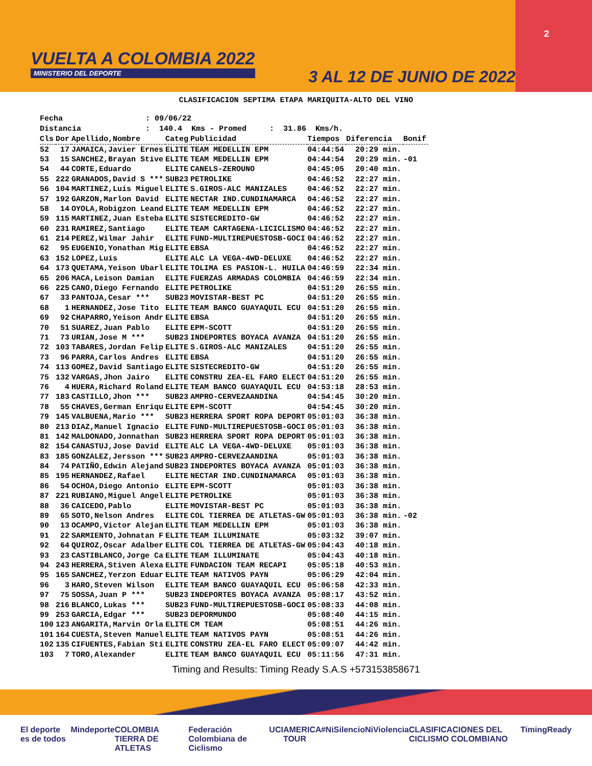VUELTA A COLOMBIA 2022
MINISTERIO DEL DEPORTE
3 AL 12 DE JUNIO DE 2022
2
CLASIFICACION SEPTIMA ETAPA MARIQUITA-ALTO DEL VINO
Fecha : 09/06/22 Distancia : 140.4 Kms - Promed : 31.86 Kms/h.
| Cls | Dor | Apellido,Nombre | Categ | Publicidad | Tiempos | Diferencia | Bonif |
| --- | --- | --- | --- | --- | --- | --- | --- |
| 52 | 17 | JAMAICA,Javier Ernes | ELITE | TEAM MEDELLIN EPM | 04:44:54 | 20:29 min. | |
| 53 | 15 | SANCHEZ,Brayan Stive | ELITE | TEAM MEDELLIN EPM | 04:44:54 | 20:29 min. | -01 |
| 54 | 44 | CORTE,Eduardo | ELITE | CANELS-ZEROUNO | 04:45:05 | 20:40 min. | |
| 55 | 222 | GRANADOS,David S *** | SUB23 | PETROLIKE | 04:46:52 | 22:27 min. | |
| 56 | 104 | MARTINEZ,Luis Miguel | ELITE | S.GIROS-ALC MANIZALES | 04:46:52 | 22:27 min. | |
| 57 | 192 | GARZON,Marlon David | ELITE | NECTAR IND.CUNDINAMARCA | 04:46:52 | 22:27 min. | |
| 58 | 14 | OYOLA,Robigzon Leand | ELITE | TEAM MEDELLIN EPM | 04:46:52 | 22:27 min. | |
| 59 | 115 | MARTINEZ,Juan Esteba | ELITE | SISTECREDITO-GW | 04:46:52 | 22:27 min. | |
| 60 | 231 | RAMIREZ,Santiago | ELITE | TEAM CARTAGENA-LICICLISMO | 04:46:52 | 22:27 min. | |
| 61 | 214 | PEREZ,Wilmar Jahir | ELITE | FUND-MULTIREPUESTOSB-GOCI | 04:46:52 | 22:27 min. | |
| 62 | 95 | EUGENIO,Yonathan Mig | ELITE | EBSA | 04:46:52 | 22:27 min. | |
| 63 | 152 | LOPEZ,Luis | ELITE | ALC LA VEGA-4WD-DELUXE | 04:46:52 | 22:27 min. | |
| 64 | 173 | QUETAMA,Yeison Ubarl | ELITE | TOLIMA ES PASION-L. HUILA | 04:46:59 | 22:34 min. | |
| 65 | 206 | MACA,Leison Damian | ELITE | FUERZAS ARMADAS COLOMBIA | 04:46:59 | 22:34 min. | |
| 66 | 225 | CANO,Diego Fernando | ELITE | PETROLIKE | 04:51:20 | 26:55 min. | |
| 67 | 33 | PANTOJA,Cesar *** | SUB23 | MOVISTAR-BEST PC | 04:51:20 | 26:55 min. | |
| 68 | 1 | HERNANDEZ,Jose Tito | ELITE | TEAM BANCO GUAYAQUIL ECU | 04:51:20 | 26:55 min. | |
| 69 | 92 | CHAPARRO,Yeison Andr | ELITE | EBSA | 04:51:20 | 26:55 min. | |
| 70 | 51 | SUAREZ,Juan Pablo | ELITE | EPM-SCOTT | 04:51:20 | 26:55 min. | |
| 71 | 73 | URIAN,Jose M *** | SUB23 | INDEPORTES BOYACA AVANZA | 04:51:20 | 26:55 min. | |
| 72 | 103 | TABARES,Jordan Felip | ELITE | S.GIROS-ALC MANIZALES | 04:51:20 | 26:55 min. | |
| 73 | 96 | PARRA,Carlos Andres | ELITE | EBSA | 04:51:20 | 26:55 min. | |
| 74 | 113 | GOMEZ,David Santiago | ELITE | SISTECREDITO-GW | 04:51:20 | 26:55 min. | |
| 75 | 132 | VARGAS,Jhon Jairo | ELITE | CONSTRU ZEA-EL FARO ELECT | 04:51:20 | 26:55 min. | |
| 76 | 4 | HUERA,Richard Roland | ELITE | TEAM BANCO GUAYAQUIL ECU | 04:53:18 | 28:53 min. | |
| 77 | 183 | CASTILLO,Jhon *** | SUB23 | AMPRO-CERVEZAANDINA | 04:54:45 | 30:20 min. | |
| 78 | 55 | CHAVES,German Enriqu | ELITE | EPM-SCOTT | 04:54:45 | 30:20 min. | |
| 79 | 145 | VALBUENA,Mario *** | SUB23 | HERRERA SPORT ROPA DEPORT | 05:01:03 | 36:38 min. | |
| 80 | 213 | DIAZ,Manuel Ignacio | ELITE | FUND-MULTIREPUESTOSB-GOCI | 05:01:03 | 36:38 min. | |
| 81 | 142 | MALDONADO,Jonnathan | SUB23 | HERRERA SPORT ROPA DEPORT | 05:01:03 | 36:38 min. | |
| 82 | 154 | CANASTUJ,Jose David | ELITE | ALC LA VEGA-4WD-DELUXE | 05:01:03 | 36:38 min. | |
| 83 | 185 | GONZALEZ,Jersson *** | SUB23 | AMPRO-CERVEZAANDINA | 05:01:03 | 36:38 min. | |
| 84 | 74 | PATIÑO,Edwin Alejand | SUB23 | INDEPORTES BOYACA AVANZA | 05:01:03 | 36:38 min. | |
| 85 | 195 | HERNANDEZ,Rafael | ELITE | NECTAR IND.CUNDINAMARCA | 05:01:03 | 36:38 min. | |
| 86 | 54 | OCHOA,Diego Antonio | ELITE | EPM-SCOTT | 05:01:03 | 36:38 min. | |
| 87 | 221 | RUBIANO,Miguel Angel | ELITE | PETROLIKE | 05:01:03 | 36:38 min. | |
| 88 | 36 | CAICEDO,Pablo | ELITE | MOVISTAR-BEST PC | 05:01:03 | 36:38 min. | |
| 89 | 65 | SOTO,Nelson Andres | ELITE | COL TIERREA DE ATLETAS-GW | 05:01:03 | 36:38 min. | -02 |
| 90 | 13 | OCAMPO,Victor Alejan | ELITE | TEAM MEDELLIN EPM | 05:01:03 | 36:38 min. | |
| 91 | 22 | SARMIENTO,Johnatan F | ELITE | TEAM ILLUMINATE | 05:03:32 | 39:07 min. | |
| 92 | 64 | QUIROZ,Oscar Adalber | ELITE | COL TIERREA DE ATLETAS-GW | 05:04:43 | 40:18 min. | |
| 93 | 23 | CASTIBLANCO,Jorge Ca | ELITE | TEAM ILLUMINATE | 05:04:43 | 40:18 min. | |
| 94 | 243 | HERRERA,Stiven Alexa | ELITE | FUNDACION TEAM RECAPI | 05:05:18 | 40:53 min. | |
| 95 | 165 | SANCHEZ,Yerzon Eduar | ELITE | TEAM NATIVOS PAYN | 05:06:29 | 42:04 min. | |
| 96 | 3 | HARO,Steven Wilson | ELITE | TEAM BANCO GUAYAQUIL ECU | 05:06:58 | 42:33 min. | |
| 97 | 75 | SOSSA,Juan P *** | SUB23 | INDEPORTES BOYACA AVANZA | 05:08:17 | 43:52 min. | |
| 98 | 216 | BLANCO,Lukas *** | SUB23 | FUND-MULTIREPUESTOSB-GOCI | 05:08:33 | 44:08 min. | |
| 99 | 253 | GARCIA,Edgar *** | SUB23 | DEPORMUNDO | 05:08:40 | 44:15 min. | |
| 100 | 123 | ANGARITA,Marvin Orla | ELITE | CM TEAM | 05:08:51 | 44:26 min. | |
| 101 | 164 | CUESTA,Steven Manuel | ELITE | TEAM NATIVOS PAYN | 05:08:51 | 44:26 min. | |
| 102 | 135 | CIFUENTES,Fabian Sti | ELITE | CONSTRU ZEA-EL FARO ELECT | 05:09:07 | 44:42 min. | |
| 103 | 7 | TORO,Alexander | ELITE | TEAM BANCO GUAYAQUIL ECU | 05:11:56 | 47:31 min. | |
Timing and Results: Timing Ready S.A.S +573153858671
El deporte es de todos Mindeporte COLOMBIA TIERRA DE ATLETAS Federación Colombiana de Ciclismo UCI AMERICA TOUR #NiSilencioNiViolencia CLASIFICACIONES DEL CICLISMO COLOMBIANO TimingReady